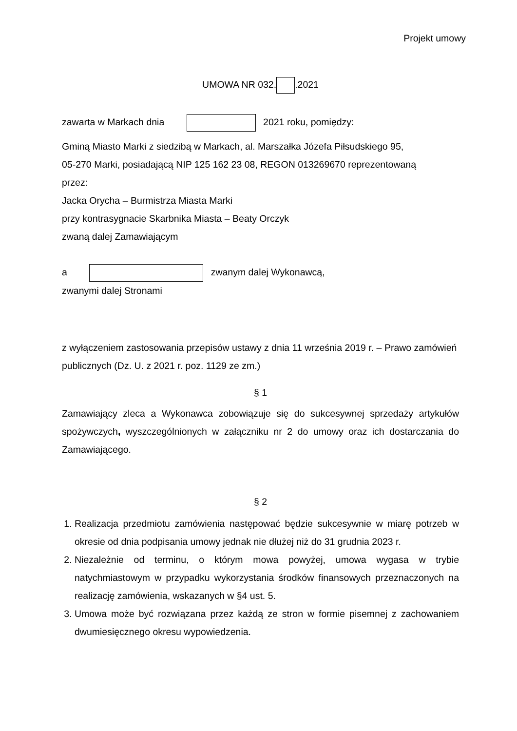Projekt umowy
UMOWA NR 032. .2021
zawarta w Markach dnia 2021 roku, pomiędzy:
Gminą Miasto Marki z siedzibą w Markach, al. Marszałka Józefa Piłsudskiego 95,
05-270 Marki, posiadającą NIP 125 162 23 08, REGON 013269670 reprezentowaną
przez:
Jacka Orycha – Burmistrza Miasta Marki
przy kontrasygnacie Skarbnika Miasta – Beaty Orczyk
zwaną dalej Zamawiającym
a zwanym dalej Wykonawcą,
zwanymi dalej Stronami
z wyłączeniem zastosowania przepisów ustawy z dnia 11 września 2019 r. – Prawo zamówień publicznych (Dz. U. z 2021 r. poz. 1129 ze zm.)
§ 1
Zamawiający zleca a Wykonawca zobowiązuje się do sukcesywnej sprzedaży artykułów spożywczych, wyszczególnionych w załączniku nr 2 do umowy oraz ich dostarczania do Zamawiającego.
§ 2
1. Realizacja przedmiotu zamówienia następować będzie sukcesywnie w miarę potrzeb w okresie od dnia podpisania umowy jednak nie dłużej niż do 31 grudnia 2023 r.
2. Niezależnie od terminu, o którym mowa powyżej, umowa wygasa w trybie natychmiastowym w przypadku wykorzystania środków finansowych przeznaczonych na realizację zamówienia, wskazanych w §4 ust. 5.
3. Umowa może być rozwiązana przez każdą ze stron w formie pisemnej z zachowaniem dwumiesięcznego okresu wypowiedzenia.